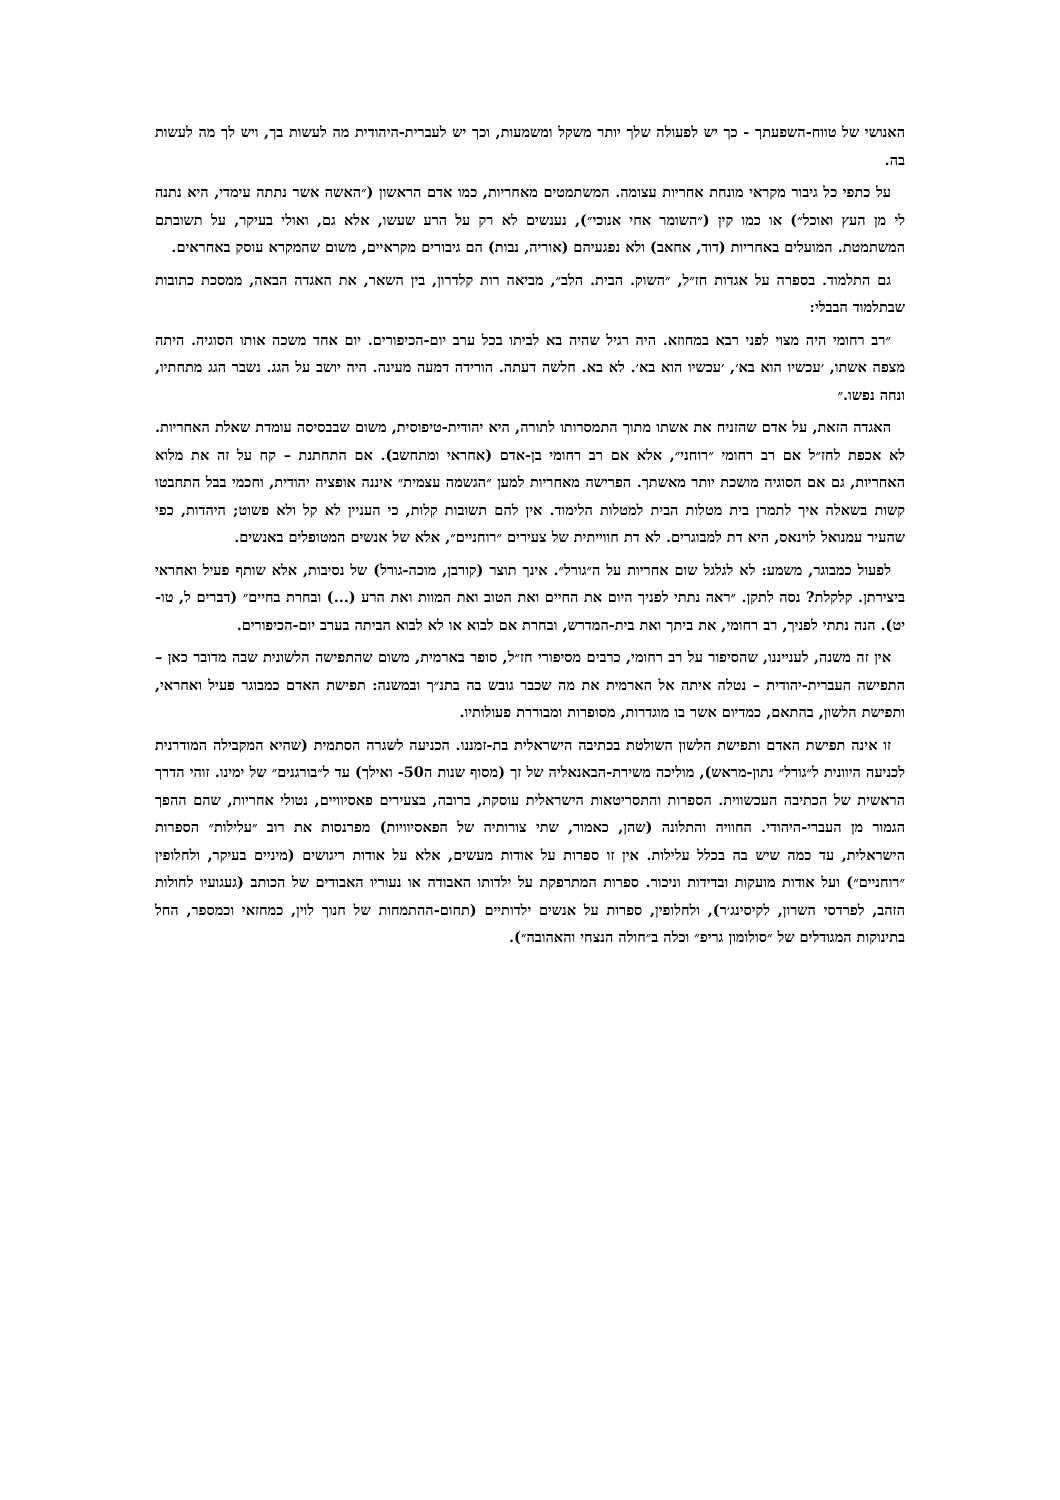האנושי של טווח-השפעתך - כך יש לפעולה שלך יותר משקל ומשמעות, וכך יש לעברית-היהודית מה לעשות בך, ויש לך מה לעשות בה.
על כתפי כל גיבור מקראי מונחת אחריות עצומה. המשתמטים מאחריות, כמו אדם הראשון (״האשה אשר נתתה עימדי, היא נתנה לי מן העץ ואוכל״) או כמו קין (״השומר אחי אנוכי״), נענשים לא רק על הרע שעשו, אלא גם, ואולי בעיקר, על תשובתם המשתמטת. המועלים באחריות (דוד, אחאב) ולא נפגעיהם (אוריה, נבות) הם גיבורים מקראיים, משום שהמקרא עוסק באחראים.
גם התלמוד. בספרה על אגדות חז״ל, ״השוק. הבית. הלב״, מביאה רות קלדרון, בין השאר, את האגדה הבאה, ממסכת כתובות שבתלמוד הבבלי:
״רב רחומי היה מצוי לפני רבא במחוזא. היה רגיל שהיה בא לביתו בכל ערב יום-הכיפורים. יום אחד משכה אותו הסוגיה. היתה מצפה אשתו, ׳עכשיו הוא בא׳, ׳עכשיו הוא בא׳. לא בא. חלשה דעתה. הורידה דמעה מעינה. היה יושב על הגג. נשבר הגג מתחתיו, ונחה נפשו.״
האגדה הזאת, על אדם שהזניח את אשתו מתוך התמסרותו לתורה, היא יהודית-טיפוסית, משום שבבסיסה עומדת שאלת האחריות. לא אכפת לחז״ל אם רב רחומי ״רוחני״, אלא אם רב רחומי בן-אדם (אחראי ומתחשב). אם התחתנת – קח על זה את מלוא האחריות, גם אם הסוגיה מושכת יותר מאשתך. הפרישה מאחריות למען ״הגשמה עצמית״ איננה אופציה יהודית, וחכמי בבל התחבטו קשות בשאלה איך לתמרן בית מטלות הבית למטלות הלימוד. אין להם תשובות קלות, כי העניין לא קל ולא פשוט; היהדות, כפי שהעיר עמנואל לוינאס, היא דת למבוגרים. לא דת חווייתית של צעירים ״רוחניים״, אלא של אנשים המטופלים באנשים.
לפעול כמבוגר, משמע: לא לגלגל שום אחריות על ה״גורל״. אינך תוצר (קורבן, מוכה-גורל) של נסיבות, אלא שותף פעיל ואחראי ביצירתן. קלקלת? נסה לתקן. ״ראה נתתי לפניך היום את החיים ואת הטוב ואת המוות ואת הרע (...) ובחרת בחיים״ (דברים ל, טו-יט). הנה נתתי לפניך, רב רחומי, את ביתך ואת בית-המדרש, ובחרת אם לבוא או לא לבוא הביתה בערב יום-הכיפורים.
אין זה משנה, לענייננו, שהסיפור על רב רחומי, כרבים מסיפורי חז״ל, סופר בארמית, משום שהתפישה הלשונית שבה מדובר כאן – התפישה העברית-יהודית – נטלה איתה אל הארמית את מה שכבר גובש בה בתנ״ך ובמשנה: תפישת האדם כמבוגר פעיל ואחראי, ותפישת הלשון, בהתאם, כמדיום אשר בו מוגדרות, מסופרות ומבוררת פעולותיו.
זו אינה תפישת האדם ותפישת הלשון השולטת בכתיבה הישראלית בת-זמננו. הכניעה לשגרה הסתמית (שהיא המקבילה המודרנית לכניעה היוונית ל״גורל״ נתון-מראש), מוליכה משירת-הבאנאליה של זך (מסוף שנות ה50- ואילך) עד ל״בורגנים״ של ימינו. זוהי הדרך הראשית של הכתיבה העכשווית. הספרות והתסריטאות הישראלית עוסקת, ברובה, בצעירים פאסיוויים, נטולי אחריות, שהם ההפך הגמור מן העברי-היהודי. החוויה והתלונה (שהן, כאמור, שתי צורותיה של הפאסיוויות) מפרנסות את רוב ״עלילות״ הספרות הישראלית, עד כמה שיש בה בכלל עלילות. אין זו ספרות על אודות מעשים, אלא על אודות ריגושים (מיניים בעיקר, ולחלופין ״רוחניים״) ועל אודות מועקות ובדידות וניכור. ספרות המתרפקת על ילדותו האבודה או נעוריו האבודים של הכותב (געגועיו לחולות הזהב, לפרדסי השרון, לקיסינג׳ר), ולחלופין, ספרות על אנשים ילדותיים (תחום-ההתמחות של חנוך לוין, כמחזאי וכמספר, החל בתינוקות המגודלים של ״סולומון גריפ״ וכלה ב״חולה הנצחי והאהובה״).